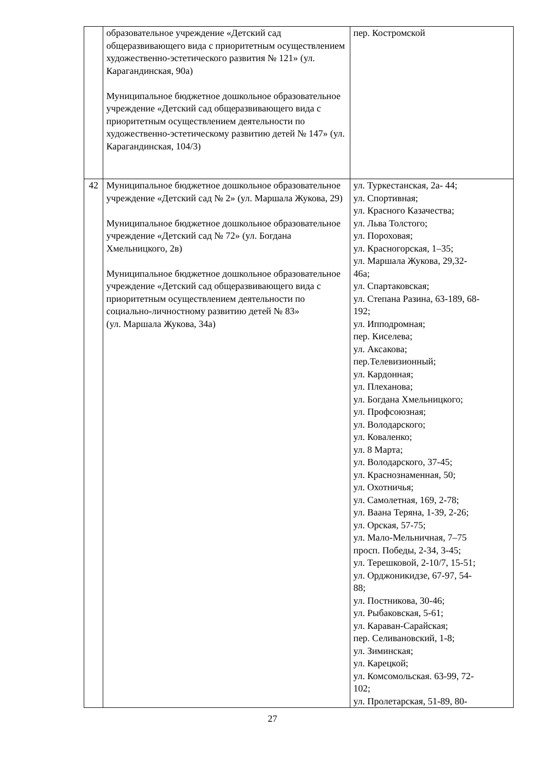| | образовательное учреждение «Детский сад общеразвивающего вида с приоритетным осуществлением художественно-эстетического развития № 121» (ул. Карагандинская, 90а) Муниципальное бюджетное дошкольное образовательное учреждение «Детский сад общеразвивающего вида с приоритетным осуществлением деятельности по художественно-эстетическому развитию детей № 147» (ул. Карагандинская, 104/3) | пер. Костромской |
| 42 | Муниципальное бюджетное дошкольное образовательное учреждение «Детский сад № 2» (ул. Маршала Жукова, 29) Муниципальное бюджетное дошкольное образовательное учреждение «Детский сад № 72» (ул. Богдана Хмельницкого, 2в) Муниципальное бюджетное дошкольное образовательное учреждение «Детский сад общеразвивающего вида с приоритетным осуществлением деятельности по социально-личностному развитию детей № 83» (ул. Маршала Жукова, 34а) | ул. Туркестанская, 2а- 44; ул. Спортивная; ул. Красного Казачества; ул. Льва Толстого; ул. Пороховая; ул. Красногорская, 1–35; ул. Маршала Жукова, 29,32- 46а; ул. Спартаковская; ул. Степана Разина, 63-189, 68- 192; ул. Ипподромная; пер. Киселева; ул. Аксакова; пер.Телевизионный; ул. Кардонная; ул. Плеханова; ул. Богдана Хмельницкого; ул. Профсоюзная; ул. Володарского; ул. Коваленко; ул. 8 Марта; ул. Володарского, 37-45; ул. Краснознаменная, 50; ул. Охотничья; ул. Самолетная, 169, 2-78; ул. Ваана Теряна, 1-39, 2-26; ул. Орская, 57-75; ул. Мало-Мельничная, 7–75 просп. Победы, 2-34, 3-45; ул. Терешковой, 2-10/7, 15-51; ул. Орджоникидзе, 67-97, 54- 88; ул. Постникова, 30-46; ул. Рыбаковская, 5-61; ул. Караван-Сарайская; пер. Селивановский, 1-8; ул. Зиминская; ул. Карецкой; ул. Комсомольская. 63-99, 72- 102; ул. Пролетарская, 51-89, 80- |
27